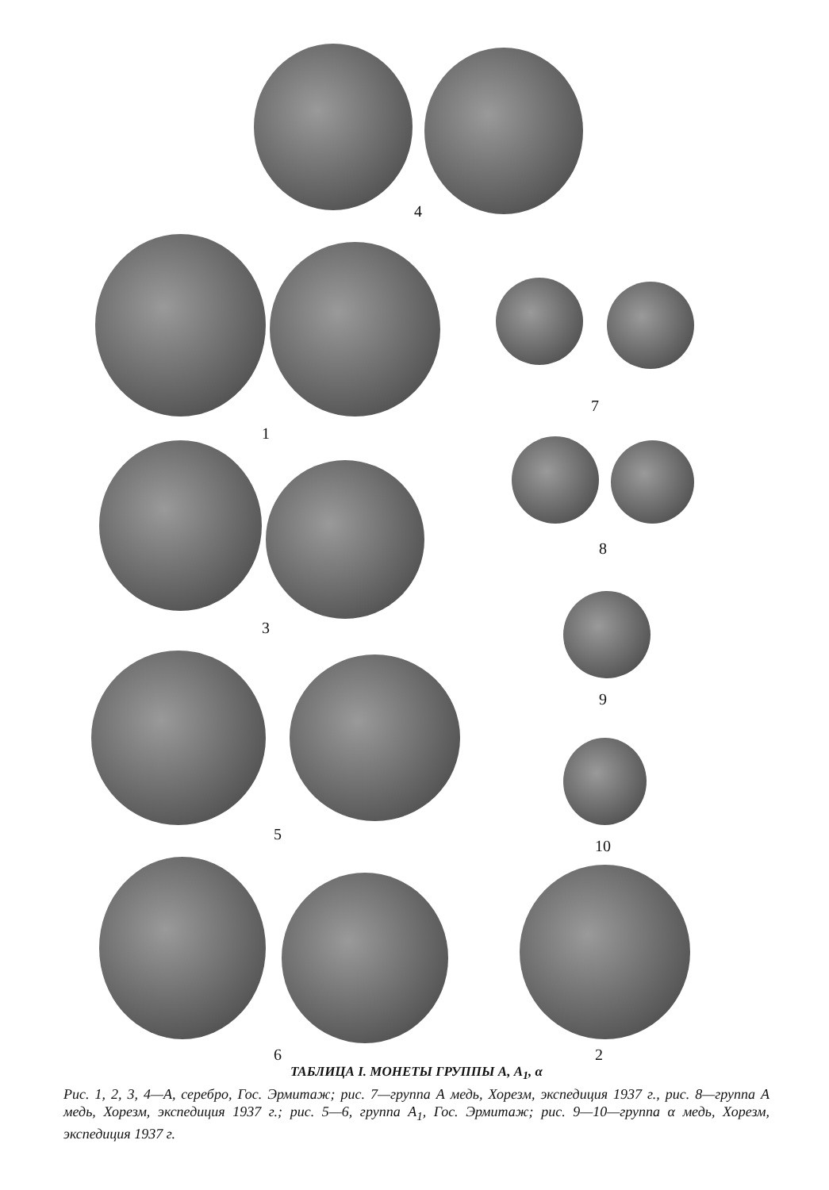4
1
7
3
8
9
5
10
6 2
ТАБЛИЦА I. МОНЕТЫ ГРУППЫ А, А<sub>1</sub>, α
Рис. 1, 2, 3, 4—А, серебро, Гос. Эрмитаж; рис. 7—группа А медь, Хорезм, экспедиция 1937 г., рис. 8—группа А медь, Хорезм, экспедиция 1937 г.; рис. 5—6, группа А<sub>1</sub>, Гос. Эрмитаж; рис. 9—10—группа α медь, Хорезм, экспедиция 1937 г.